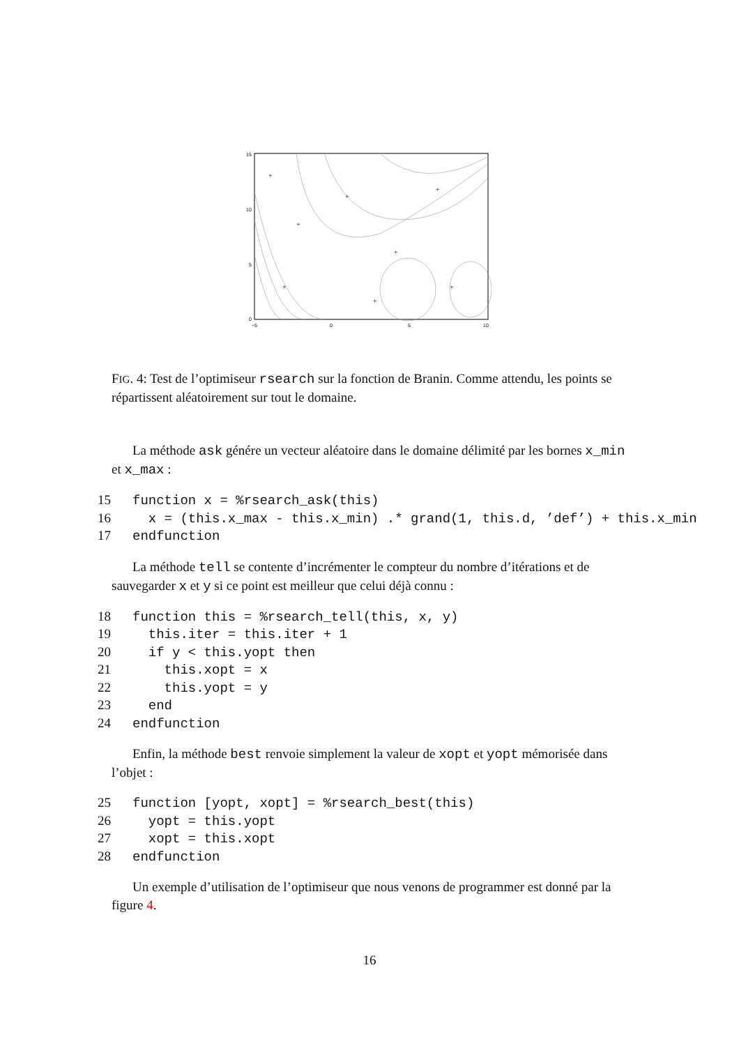15
10
5
0
−5
0
5
10
+
+
+
+
+
+
+
+
FIG. 4: Test de l’optimiseur rsearch sur la fonction de Branin. Comme attendu, les points se répartissent aléatoirement sur tout le domaine.
La méthode ask génére un vecteur aléatoire dans le domaine délimité par les bornes x_min et x_max :
15 function x = %rsearch_ask(this) 16 x = (this.x_max - this.x_min) .* grand(1, this.d, ’def’) + this.x_min 17 endfunction
La méthode tell se contente d’incrémenter le compteur du nombre d’itérations et de sauvegarder x et y si ce point est meilleur que celui déjà connu :
18 function this = %rsearch_tell(this, x, y) 19 this.iter = this.iter + 1 20 if y < this.yopt then 21 this.xopt = x 22 this.yopt = y 23 end 24 endfunction
Enfin, la méthode best renvoie simplement la valeur de xopt et yopt mémorisée dans l’objet :
25 function [yopt, xopt] = %rsearch_best(this) 26 yopt = this.yopt 27 xopt = this.xopt 28 endfunction
Un exemple d’utilisation de l’optimiseur que nous venons de programmer est donné par la figure 4.
16